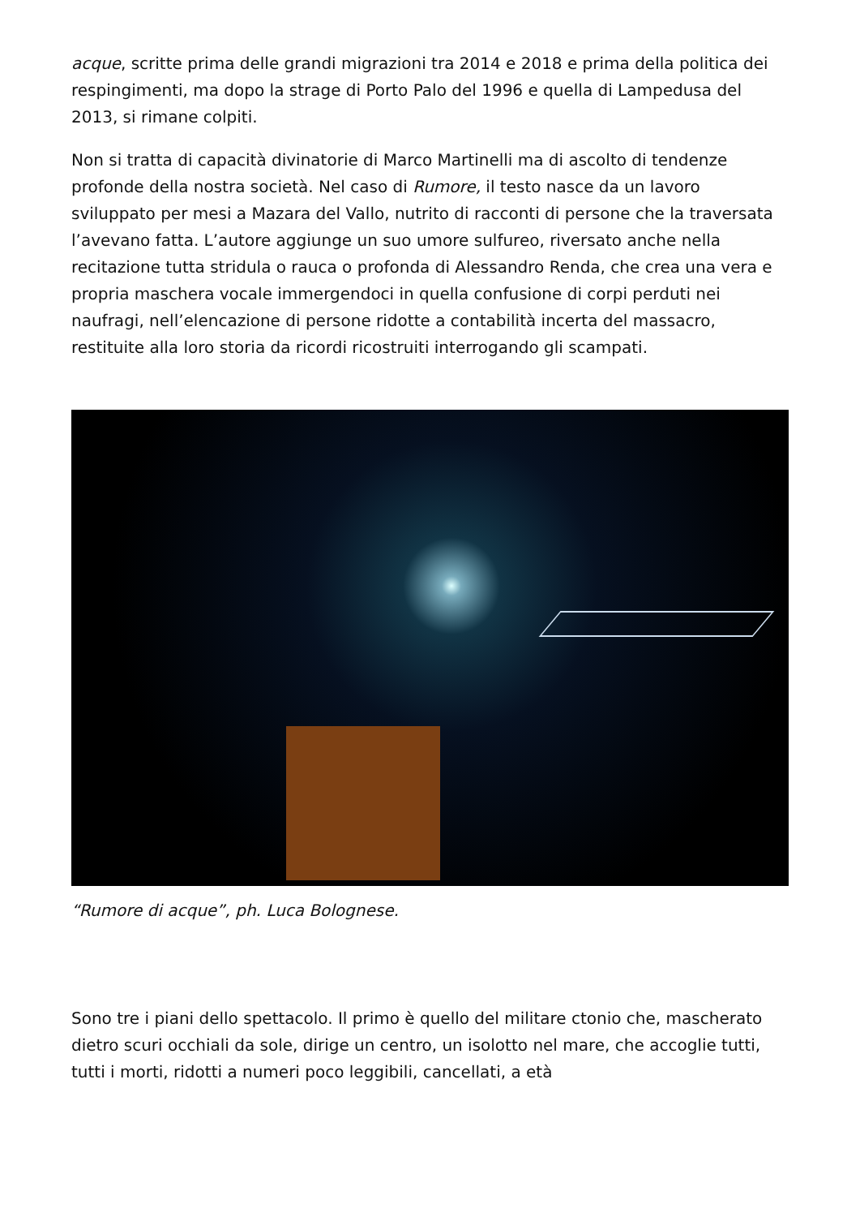acque, scritte prima delle grandi migrazioni tra 2014 e 2018 e prima della politica dei respingimenti, ma dopo la strage di Porto Palo del 1996 e quella di Lampedusa del 2013, si rimane colpiti.
Non si tratta di capacità divinatorie di Marco Martinelli ma di ascolto di tendenze profonde della nostra società. Nel caso di Rumore, il testo nasce da un lavoro sviluppato per mesi a Mazara del Vallo, nutrito di racconti di persone che la traversata l’avevano fatta. L’autore aggiunge un suo umore sulfureo, riversato anche nella recitazione tutta stridula o rauca o profonda di Alessandro Renda, che crea una vera e propria maschera vocale immergendoci in quella confusione di corpi perduti nei naufragi, nell’elencazione di persone ridotte a contabilità incerta del massacro, restituite alla loro storia da ricordi ricostruiti interrogando gli scampati.
“Rumore di acque”, ph. Luca Bolognese.
Sono tre i piani dello spettacolo. Il primo è quello del militare ctonio che, mascherato dietro scuri occhiali da sole, dirige un centro, un isolotto nel mare, che accoglie tutti, tutti i morti, ridotti a numeri poco leggibili, cancellati, a età